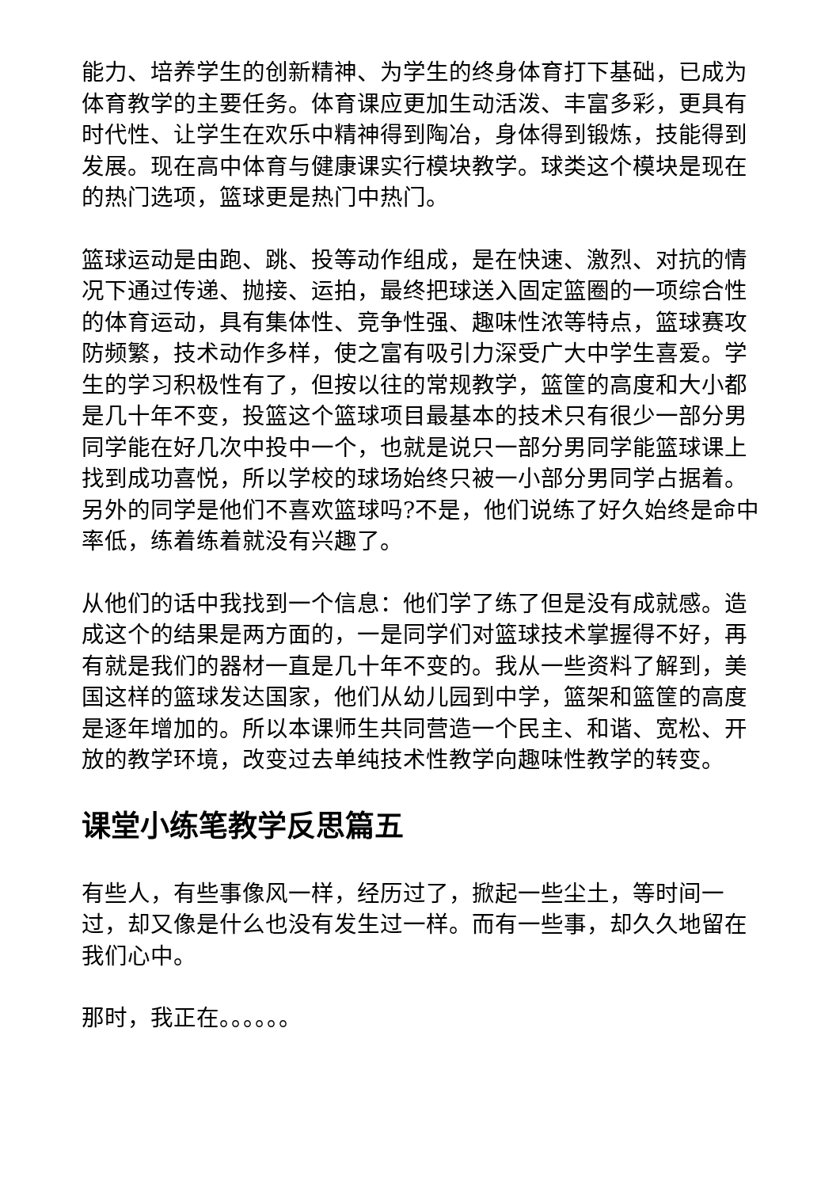能力、培养学生的创新精神、为学生的终身体育打下基础，已成为体育教学的主要任务。体育课应更加生动活泼、丰富多彩，更具有时代性、让学生在欢乐中精神得到陶冶，身体得到锻炼，技能得到发展。现在高中体育与健康课实行模块教学。球类这个模块是现在的热门选项，篮球更是热门中热门。
篮球运动是由跑、跳、投等动作组成，是在快速、激烈、对抗的情况下通过传递、抛接、运拍，最终把球送入固定篮圈的一项综合性的体育运动，具有集体性、竞争性强、趣味性浓等特点，篮球赛攻防频繁，技术动作多样，使之富有吸引力深受广大中学生喜爱。学生的学习积极性有了，但按以往的常规教学，篮筐的高度和大小都是几十年不变，投篮这个篮球项目最基本的技术只有很少一部分男同学能在好几次中投中一个，也就是说只一部分男同学能篮球课上找到成功喜悦，所以学校的球场始终只被一小部分男同学占据着。另外的同学是他们不喜欢篮球吗?不是，他们说练了好久始终是命中率低，练着练着就没有兴趣了。
从他们的话中我找到一个信息：他们学了练了但是没有成就感。造成这个的结果是两方面的，一是同学们对篮球技术掌握得不好，再有就是我们的器材一直是几十年不变的。我从一些资料了解到，美国这样的篮球发达国家，他们从幼儿园到中学，篮架和篮筐的高度是逐年增加的。所以本课师生共同营造一个民主、和谐、宽松、开放的教学环境，改变过去单纯技术性教学向趣味性教学的转变。
课堂小练笔教学反思篇五
有些人，有些事像风一样，经历过了，掀起一些尘土，等时间一过，却又像是什么也没有发生过一样。而有一些事，却久久地留在我们心中。
那时，我正在。。。。。。